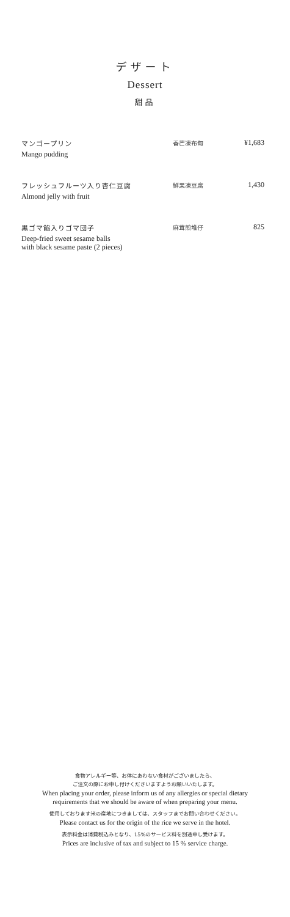デザート
Dessert
甜品
マンゴープリン
Mango pudding
香芒凍布甸
¥1,683
フレッシュフルーツ入り杏仁豆腐
Almond jelly with fruit
鮮果凍豆腐
1,430
黒ゴマ餡入りゴマ団子
Deep-fried sweet sesame balls
with black sesame paste (2 pieces)
麻茸煎堆仔
825
食物アレルギー等、お体にあわない食材がございましたら、
ご注文の際にお申し付けくださいますようお願いいたします。
When placing your order, please inform us of any allergies or special dietary
requirements that we should be aware of when preparing your menu.
使用しております米の産地につきましては、スタッフまでお問い合わせください。
Please contact us for the origin of the rice we serve in the hotel.
表示料金は消費税込みとなり、15%のサービス料を別途申し受けます。
Prices are inclusive of tax and subject to 15 % service charge.